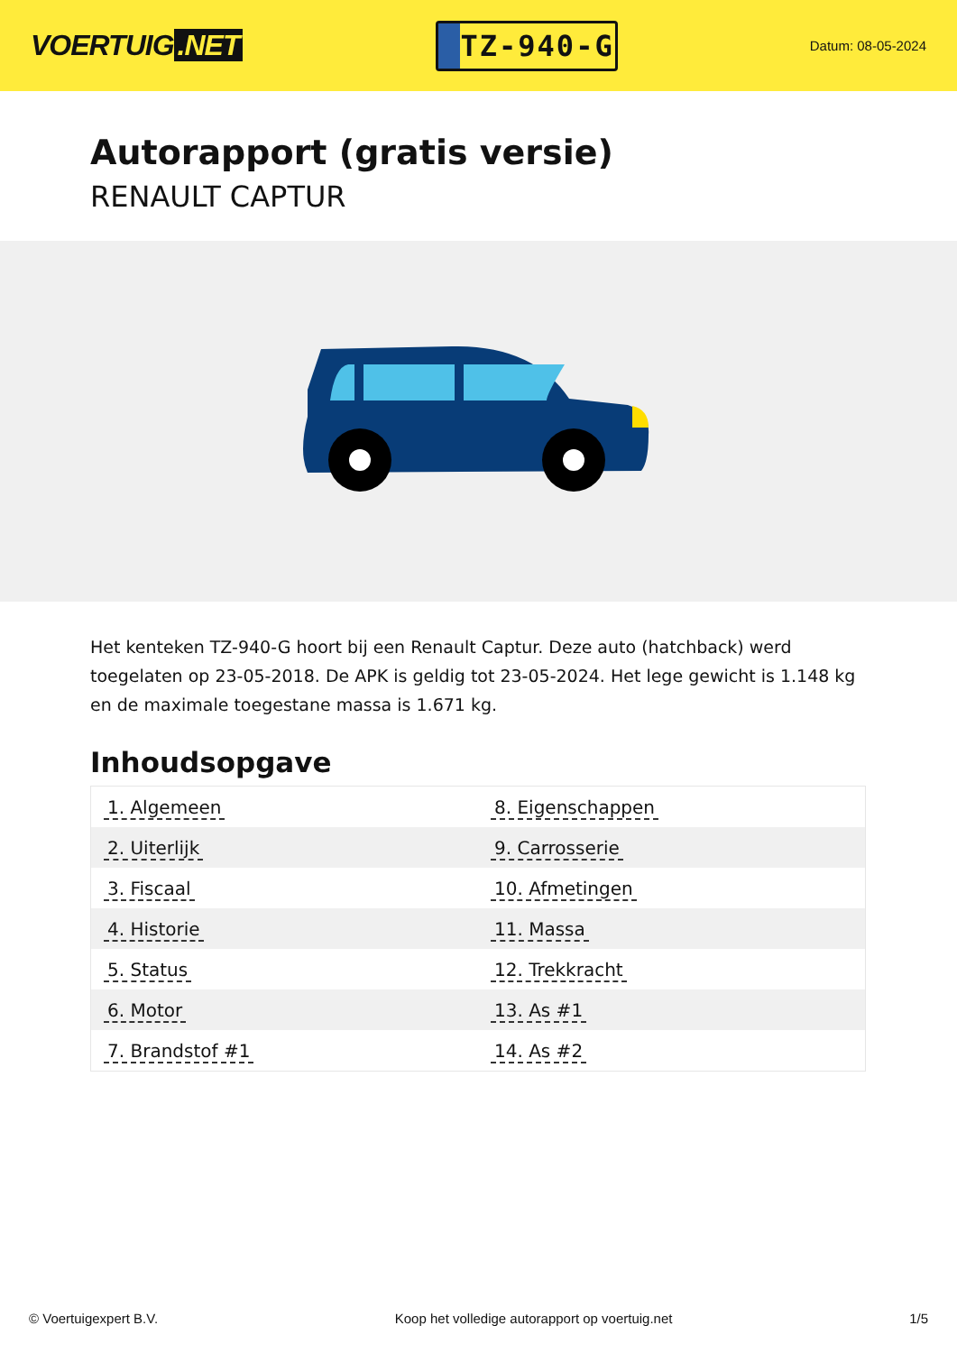VOERTUIG.NET
TZ-940-G
Datum: 08-05-2024
Autorapport (gratis versie)
RENAULT CAPTUR
Het kenteken TZ-940-G hoort bij een Renault Captur. Deze auto (hatchback) werd toegelaten op 23-05-2018. De APK is geldig tot 23-05-2024. Het lege gewicht is 1.148 kg en de maximale toegestane massa is 1.671 kg.
Inhoudsopgave
| 1. Algemeen | 8. Eigenschappen |
| 2. Uiterlijk | 9. Carrosserie |
| 3. Fiscaal | 10. Afmetingen |
| 4. Historie | 11. Massa |
| 5. Status | 12. Trekkracht |
| 6. Motor | 13. As #1 |
| 7. Brandstof #1 | 14. As #2 |
© Voertuigexpert B.V. Koop het volledige autorapport op voertuig.net
1/5